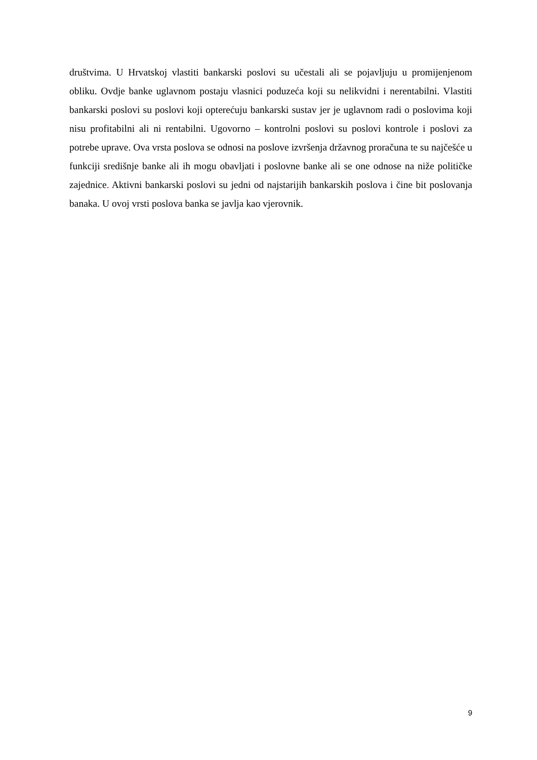društvima. U Hrvatskoj vlastiti bankarski poslovi su učestali ali se pojavljuju u promijenjenom obliku. Ovdje banke uglavnom postaju vlasnici poduzeća koji su nelikvidni i nerentabilni. Vlastiti bankarski poslovi su poslovi koji opterećuju bankarski sustav jer je uglavnom radi o poslovima koji nisu profitabilni ali ni rentabilni. Ugovorno – kontrolni poslovi su poslovi kontrole i poslovi za potrebe uprave. Ova vrsta poslova se odnosi na poslove izvršenja državnog proračuna te su najčešće u funkciji središnje banke ali ih mogu obavljati i poslovne banke ali se one odnose na niže političke zajednice. Aktivni bankarski poslovi su jedni od najstarijih bankarskih poslova i čine bit poslovanja banaka. U ovoj vrsti poslova banka se javlja kao vjerovnik.
9